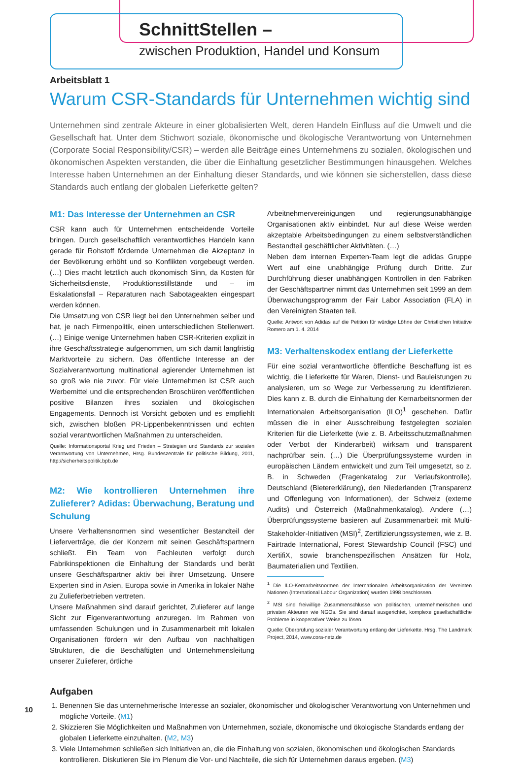SchnittStellen –
zwischen Produktion, Handel und Konsum
Arbeitsblatt 1
Warum CSR-Standards für Unternehmen wichtig sind
Unternehmen sind zentrale Akteure in einer globalisierten Welt, deren Handeln Einfluss auf die Umwelt und die Gesellschaft hat. Unter dem Stichwort soziale, ökonomische und ökologische Verantwortung von Unternehmen (Corporate Social Responsibility/CSR) – werden alle Beiträge eines Unternehmens zu sozialen, ökologischen und ökonomischen Aspekten verstanden, die über die Einhaltung gesetzlicher Bestimmungen hinausgehen. Welches Interesse haben Unternehmen an der Einhaltung dieser Standards, und wie können sie sicherstellen, dass diese Standards auch entlang der globalen Lieferkette gelten?
M1: Das Interesse der Unternehmen an CSR
CSR kann auch für Unternehmen entscheidende Vorteile bringen. Durch gesellschaftlich verantwortliches Handeln kann gerade für Rohstoff fördernde Unternehmen die Akzeptanz in der Bevölkerung erhöht und so Konflikten vorgebeugt werden. (…) Dies macht letztlich auch ökonomisch Sinn, da Kosten für Sicherheitsdienste, Produktionsstillstände und – im Eskalationsfall – Reparaturen nach Sabotageakten eingespart werden können.
Die Umsetzung von CSR liegt bei den Unternehmen selber und hat, je nach Firmenpolitik, einen unterschiedlichen Stellenwert. (…) Einige wenige Unternehmen haben CSR-Kriterien explizit in ihre Geschäftsstrategie aufgenommen, um sich damit langfristig Marktvorteile zu sichern. Das öffentliche Interesse an der Sozialverantwortung multinational agierender Unternehmen ist so groß wie nie zuvor. Für viele Unternehmen ist CSR auch Werbemittel und die entsprechenden Broschüren veröffentlichen positive Bilanzen ihres sozialen und ökologischen Engagements. Dennoch ist Vorsicht geboten und es empfiehlt sich, zwischen bloßen PR-Lippenbekenntnissen und echten sozial verantwortlichen Maßnahmen zu unterscheiden.
Quelle: Informationsportal Krieg und Frieden – Strategien und Standards zur sozialen Verantwortung von Unternehmen, Hrsg. Bundeszentrale für politische Bildung, 2011, http://sicherheitspolitik.bpb.de
M2: Wie kontrollieren Unternehmen ihre Zulieferer? Adidas: Überwachung, Beratung und Schulung
Unsere Verhaltensnormen sind wesentlicher Bestandteil der Lieferverträge, die der Konzern mit seinen Geschäftspartnern schließt. Ein Team von Fachleuten verfolgt durch Fabrikinspektionen die Einhaltung der Standards und berät unsere Geschäftspartner aktiv bei ihrer Umsetzung. Unsere Experten sind in Asien, Europa sowie in Amerika in lokaler Nähe zu Zulieferbetrieben vertreten.
Unsere Maßnahmen sind darauf gerichtet, Zulieferer auf lange Sicht zur Eigenverantwortung anzuregen. Im Rahmen von umfassenden Schulungen und in Zusammenarbeit mit lokalen Organisationen fördern wir den Aufbau von nachhaltigen Strukturen, die die Beschäftigten und Unternehmensleitung unserer Zulieferer, örtliche
Arbeitnehmervereinigungen und regierungsunabhängige Organisationen aktiv einbindet. Nur auf diese Weise werden akzeptable Arbeitsbedingungen zu einem selbstverständlichen Bestandteil geschäftlicher Aktivitäten. (…)
Neben dem internen Experten-Team legt die adidas Gruppe Wert auf eine unabhängige Prüfung durch Dritte. Zur Durchführung dieser unabhängigen Kontrollen in den Fabriken der Geschäftspartner nimmt das Unternehmen seit 1999 an dem Überwachungsprogramm der Fair Labor Association (FLA) in den Vereinigten Staaten teil.
Quelle: Antwort von Adidas auf die Petition für würdige Löhne der Christlichen Initiative Romero am 1. 4. 2014
M3: Verhaltenskodex entlang der Lieferkette
Für eine sozial verantwortliche öffentliche Beschaffung ist es wichtig, die Lieferkette für Waren, Dienst- und Bauleistungen zu analysieren, um so Wege zur Verbesserung zu identifizieren. Dies kann z. B. durch die Einhaltung der Kernarbeitsnormen der Internationalen Arbeitsorganisation (ILO)<sup>1</sup> geschehen. Dafür müssen die in einer Ausschreibung festgelegten sozialen Kriterien für die Lieferkette (wie z. B. Arbeitsschutzmaßnahmen oder Verbot der Kinderarbeit) wirksam und transparent nachprüfbar sein. (…) Die Überprüfungssysteme wurden in europäischen Ländern entwickelt und zum Teil umgesetzt, so z. B. in Schweden (Fragenkatalog zur Verlaufskontrolle), Deutschland (Bietererklärung), den Niederlanden (Transparenz und Offenlegung von Informationen), der Schweiz (externe Audits) und Österreich (Maßnahmenkatalog). Andere (…) Überprüfungssysteme basieren auf Zusammenarbeit mit Multi-Stakeholder-Initiativen (MSI)<sup>2</sup>, Zertifizierungssystemen, wie z. B. Fairtrade International, Forest Stewardship Council (FSC) und XertifiX, sowie branchenspezifischen Ansätzen für Holz, Baumaterialien und Textilien.
<sup>1</sup> Die ILO-Kernarbeitsnormen der Internationalen Arbeitsorganisation der Vereinten Nationen (International Labour Organization) wurden 1998 beschlossen.
<sup>2</sup> MSI sind freiwillige Zusammenschlüsse von politischen, unternehmerischen und privaten Akteuren wie NGOs. Sie sind darauf ausgerichtet, komplexe gesellschaftliche Probleme in kooperativer Weise zu lösen.
Quelle: Überprüfung sozialer Verantwortung entlang der Lieferkette. Hrsg. The Landmark Project, 2014, www.cora-netz.de
Aufgaben
1. Benennen Sie das unternehmerische Interesse an sozialer, ökonomischer und ökologischer Verantwortung von Unternehmen und mögliche Vorteile. (M1)
2. Skizzieren Sie Möglichkeiten und Maßnahmen von Unternehmen, soziale, ökonomische und ökologische Standards entlang der globalen Lieferkette einzuhalten. (M2, M3)
3. Viele Unternehmen schließen sich Initiativen an, die die Einhaltung von sozialen, ökonomischen und ökologischen Standards kontrollieren. Diskutieren Sie im Plenum die Vor- und Nachteile, die sich für Unternehmen daraus ergeben. (M3)
10